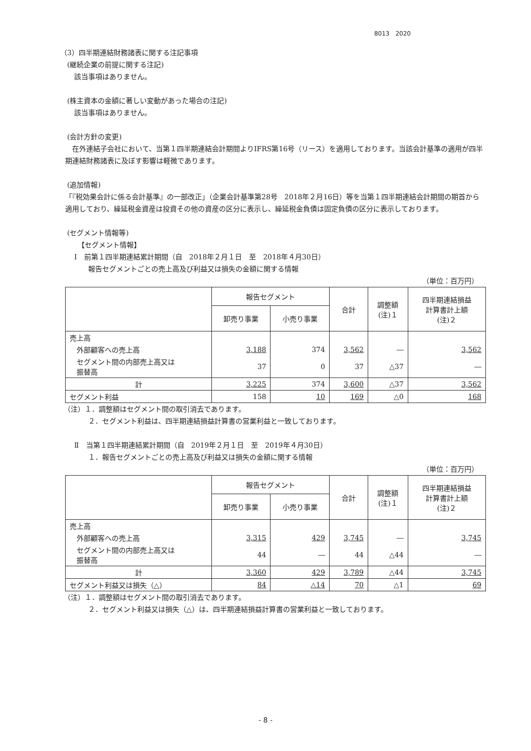8013　2020
（3）四半期連結財務諸表に関する注記事項
　(継続企業の前提に関する注記)
　　該当事項はありません。
　(株主資本の金額に著しい変動があった場合の注記)
　　該当事項はありません。
　(会計方針の変更)
　在外連結子会社において、当第１四半期連結会計期間よりIFRS第16号（リース）を適用しております。当該会計基準の適用が四半期連結財務諸表に及ぼす影響は軽微であります。
　(追加情報)
「『税効果会計に係る会計基準』の一部改正」（企業会計基準第28号　2018年２月16日）等を当第１四半期連結会計期間の期首から適用しており、繰延税金資産は投資その他の資産の区分に表示し、繰延税金負債は固定負債の区分に表示しております。
　(セグメント情報等)
　　　【セグメント情報】
　　Ⅰ　前第１四半期連結累計期間（自　2018年２月１日　至　2018年４月30日）
　　　　報告セグメントごとの売上高及び利益又は損失の金額に関する情報
（単位：百万円）
| | 報告セグメント | | 合計 | 調整額 (注)１ | 四半期連結損益 計算書計上額 (注)２ |
| --- | --- | --- | --- | --- | --- |
| | 卸売り事業 | 小売り事業 | | | |
| 売上高 | | | | | |
| 外部顧客への売上高 | 3,188 | 374 | 3,562 | ― | 3,562 |
| セグメント間の内部売上高又は 振替高 | 37 | 0 | 37 | △37 | ― |
| 計 | 3,225 | 374 | 3,600 | △37 | 3,562 |
| セグメント利益 | 158 | 10 | 169 | △0 | 168 |
　（注）１．調整額はセグメント間の取引消去であります。
　　　　２．セグメント利益は、四半期連結損益計算書の営業利益と一致しております。
　　Ⅱ　当第１四半期連結累計期間（自　2019年２月１日　至　2019年４月30日）
　　　　１．報告セグメントごとの売上高及び利益又は損失の金額に関する情報
（単位：百万円）
| | 報告セグメント | | 合計 | 調整額 (注)１ | 四半期連結損益 計算書計上額 (注)２ |
| --- | --- | --- | --- | --- | --- |
| | 卸売り事業 | 小売り事業 | | | |
| 売上高 | | | | | |
| 外部顧客への売上高 | 3,315 | 429 | 3,745 | ― | 3,745 |
| セグメント間の内部売上高又は 振替高 | 44 | ― | 44 | △44 | ― |
| 計 | 3,360 | 429 | 3,789 | △44 | 3,745 |
| セグメント利益又は損失（△） | 84 | △14 | 70 | △1 | 69 |
　（注）１．調整額はセグメント間の取引消去であります。
　　　　２．セグメント利益又は損失（△）は、四半期連結損益計算書の営業利益と一致しております。
- 8 -